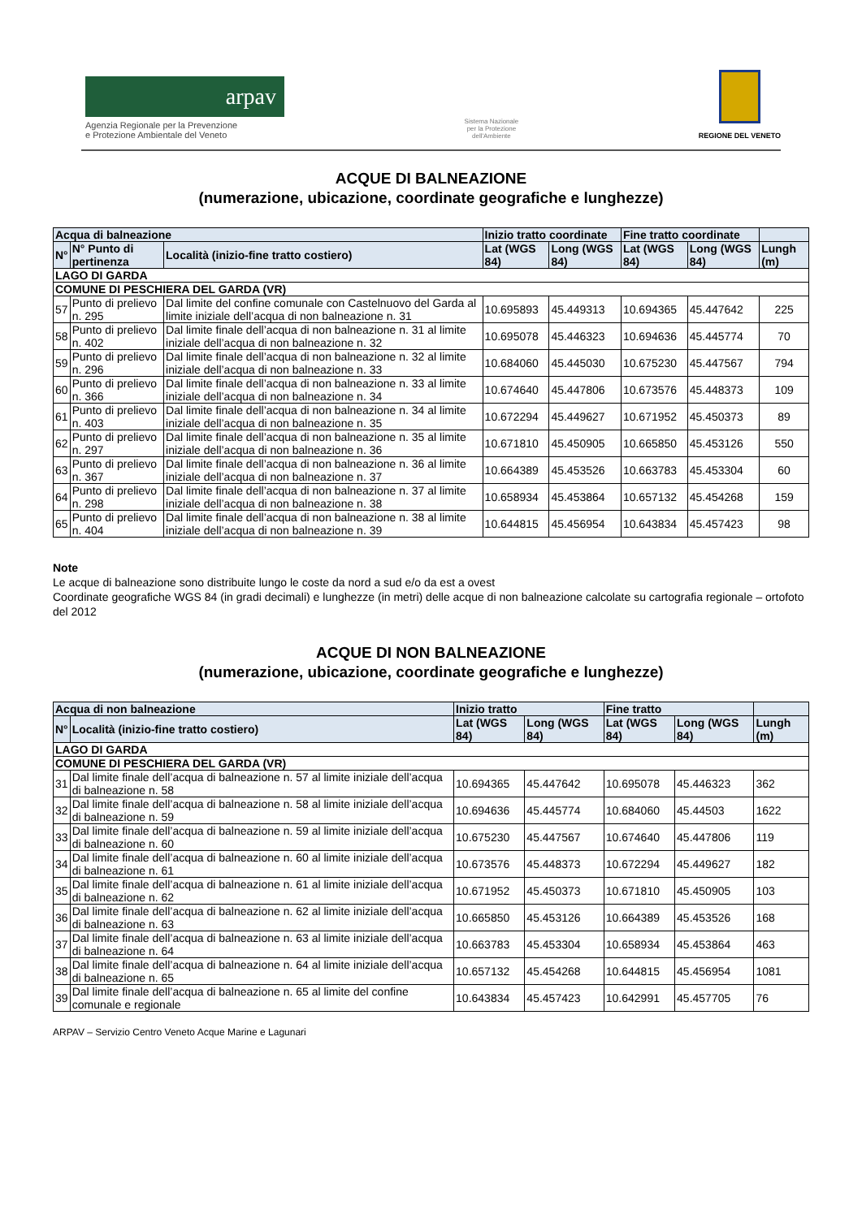arpav
Agenzia Regionale per la Prevenzione
e Protezione Ambientale del Veneto
Sistema Nazionale
per la Protezione
dell'Ambiente
REGIONE DEL VENETO
ACQUE DI BALNEAZIONE
(numerazione, ubicazione, coordinate geografiche e lunghezze)
| Acqua di balneazione | | | Inizio tratto coordinate | | Fine tratto coordinate | | |
| --- | --- | --- | --- | --- | --- | --- | --- |
| N° | N° Punto di pertinenza | Località (inizio-fine tratto costiero) | Lat (WGS 84) | Long (WGS 84) | Lat (WGS 84) | Long (WGS 84) | Lungh (m) |
| LAGO DI GARDA | | | | | | | |
| COMUNE DI PESCHIERA DEL GARDA (VR) | | | | | | | |
| 57 | Punto di prelievo n. 295 | Dal limite del confine comunale con Castelnuovo del Garda al limite iniziale dell’acqua di non balneazione n. 31 | 10.695893 | 45.449313 | 10.694365 | 45.447642 | 225 |
| 58 | Punto di prelievo n. 402 | Dal limite finale dell’acqua di non balneazione n. 31 al limite iniziale dell’acqua di non balneazione n. 32 | 10.695078 | 45.446323 | 10.694636 | 45.445774 | 70 |
| 59 | Punto di prelievo n. 296 | Dal limite finale dell’acqua di non balneazione n. 32 al limite iniziale dell’acqua di non balneazione n. 33 | 10.684060 | 45.445030 | 10.675230 | 45.447567 | 794 |
| 60 | Punto di prelievo n. 366 | Dal limite finale dell’acqua di non balneazione n. 33 al limite iniziale dell’acqua di non balneazione n. 34 | 10.674640 | 45.447806 | 10.673576 | 45.448373 | 109 |
| 61 | Punto di prelievo n. 403 | Dal limite finale dell’acqua di non balneazione n. 34 al limite iniziale dell’acqua di non balneazione n. 35 | 10.672294 | 45.449627 | 10.671952 | 45.450373 | 89 |
| 62 | Punto di prelievo n. 297 | Dal limite finale dell’acqua di non balneazione n. 35 al limite iniziale dell’acqua di non balneazione n. 36 | 10.671810 | 45.450905 | 10.665850 | 45.453126 | 550 |
| 63 | Punto di prelievo n. 367 | Dal limite finale dell’acqua di non balneazione n. 36 al limite iniziale dell’acqua di non balneazione n. 37 | 10.664389 | 45.453526 | 10.663783 | 45.453304 | 60 |
| 64 | Punto di prelievo n. 298 | Dal limite finale dell’acqua di non balneazione n. 37 al limite iniziale dell’acqua di non balneazione n. 38 | 10.658934 | 45.453864 | 10.657132 | 45.454268 | 159 |
| 65 | Punto di prelievo n. 404 | Dal limite finale dell’acqua di non balneazione n. 38 al limite iniziale dell’acqua di non balneazione n. 39 | 10.644815 | 45.456954 | 10.643834 | 45.457423 | 98 |
Note
Le acque di balneazione sono distribuite lungo le coste da nord a sud e/o da est a ovest
Coordinate geografiche WGS 84 (in gradi decimali) e lunghezze (in metri) delle acque di non balneazione calcolate su cartografia regionale – ortofoto del 2012
ACQUE DI NON BALNEAZIONE
(numerazione, ubicazione, coordinate geografiche e lunghezze)
| Acqua di non balneazione | | Inizio tratto | | Fine tratto | | |
| --- | --- | --- | --- | --- | --- | --- |
| N° | Località (inizio-fine tratto costiero) | Lat (WGS 84) | Long (WGS 84) | Lat (WGS 84) | Long (WGS 84) | Lungh (m) |
| LAGO DI GARDA | | | | | | |
| COMUNE DI PESCHIERA DEL GARDA (VR) | | | | | | |
| 31 | Dal limite finale dell’acqua di balneazione n. 57 al limite iniziale dell’acqua di balneazione n. 58 | 10.694365 | 45.447642 | 10.695078 | 45.446323 | 362 |
| 32 | Dal limite finale dell’acqua di balneazione n. 58 al limite iniziale dell’acqua di balneazione n. 59 | 10.694636 | 45.445774 | 10.684060 | 45.44503 | 1622 |
| 33 | Dal limite finale dell’acqua di balneazione n. 59 al limite iniziale dell’acqua di balneazione n. 60 | 10.675230 | 45.447567 | 10.674640 | 45.447806 | 119 |
| 34 | Dal limite finale dell’acqua di balneazione n. 60 al limite iniziale dell’acqua di balneazione n. 61 | 10.673576 | 45.448373 | 10.672294 | 45.449627 | 182 |
| 35 | Dal limite finale dell’acqua di balneazione n. 61 al limite iniziale dell’acqua di balneazione n. 62 | 10.671952 | 45.450373 | 10.671810 | 45.450905 | 103 |
| 36 | Dal limite finale dell’acqua di balneazione n. 62 al limite iniziale dell’acqua di balneazione n. 63 | 10.665850 | 45.453126 | 10.664389 | 45.453526 | 168 |
| 37 | Dal limite finale dell’acqua di balneazione n. 63 al limite iniziale dell’acqua di balneazione n. 64 | 10.663783 | 45.453304 | 10.658934 | 45.453864 | 463 |
| 38 | Dal limite finale dell’acqua di balneazione n. 64 al limite iniziale dell’acqua di balneazione n. 65 | 10.657132 | 45.454268 | 10.644815 | 45.456954 | 1081 |
| 39 | Dal limite finale dell’acqua di balneazione n. 65 al limite del confine comunale e regionale | 10.643834 | 45.457423 | 10.642991 | 45.457705 | 76 |
ARPAV – Servizio Centro Veneto Acque Marine e Lagunari